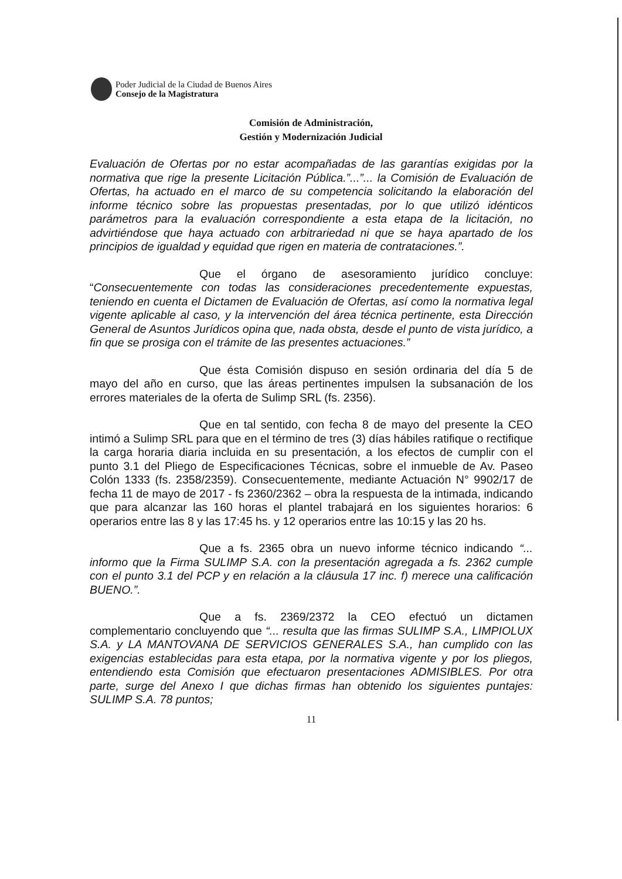Poder Judicial de la Ciudad de Buenos Aires
Consejo de la Magistratura
Comisión de Administración,
Gestión y Modernización Judicial
Evaluación de Ofertas por no estar acompañadas de las garantías exigidas por la normativa que rige la presente Licitación Pública.”...”... la Comisión de Evaluación de Ofertas, ha actuado en el marco de su competencia solicitando la elaboración del informe técnico sobre las propuestas presentadas, por lo que utilizó idénticos parámetros para la evaluación correspondiente a esta etapa de la licitación, no advirtiéndose que haya actuado con arbitrariedad ni que se haya apartado de los principios de igualdad y equidad que rigen en materia de contrataciones.”.
Que el órgano de asesoramiento jurídico concluye: “Consecuentemente con todas las consideraciones precedentemente expuestas, teniendo en cuenta el Dictamen de Evaluación de Ofertas, así como la normativa legal vigente aplicable al caso, y la intervención del área técnica pertinente, esta Dirección General de Asuntos Jurídicos opina que, nada obsta, desde el punto de vista jurídico, a fin que se prosiga con el trámite de las presentes actuaciones.”
Que ésta Comisión dispuso en sesión ordinaria del día 5 de mayo del año en curso, que las áreas pertinentes impulsen la subsanación de los errores materiales de la oferta de Sulimp SRL (fs. 2356).
Que en tal sentido, con fecha 8 de mayo del presente la CEO intimó a Sulimp SRL para que en el término de tres (3) días hábiles ratifique o rectifique la carga horaria diaria incluida en su presentación, a los efectos de cumplir con el punto 3.1 del Pliego de Especificaciones Técnicas, sobre el inmueble de Av. Paseo Colón 1333 (fs. 2358/2359). Consecuentemente, mediante Actuación N° 9902/17 de fecha 11 de mayo de 2017 - fs 2360/2362 – obra la respuesta de la intimada, indicando que para alcanzar las 160 horas el plantel trabajará en los siguientes horarios: 6 operarios entre las 8 y las 17:45 hs. y 12 operarios entre las 10:15 y las 20 hs.
Que a fs. 2365 obra un nuevo informe técnico indicando “... informo que la Firma SULIMP S.A. con la presentación agregada a fs. 2362 cumple con el punto 3.1 del PCP y en relación a la cláusula 17 inc. f) merece una calificación BUENO.”.
Que a fs. 2369/2372 la CEO efectuó un dictamen complementario concluyendo que “... resulta que las firmas SULIMP S.A., LIMPIOLUX S.A. y LA MANTOVANA DE SERVICIOS GENERALES S.A., han cumplido con las exigencias establecidas para esta etapa, por la normativa vigente y por los pliegos, entendiendo esta Comisión que efectuaron presentaciones ADMISIBLES. Por otra parte, surge del Anexo I que dichas firmas han obtenido los siguientes puntajes: SULIMP S.A. 78 puntos;
11